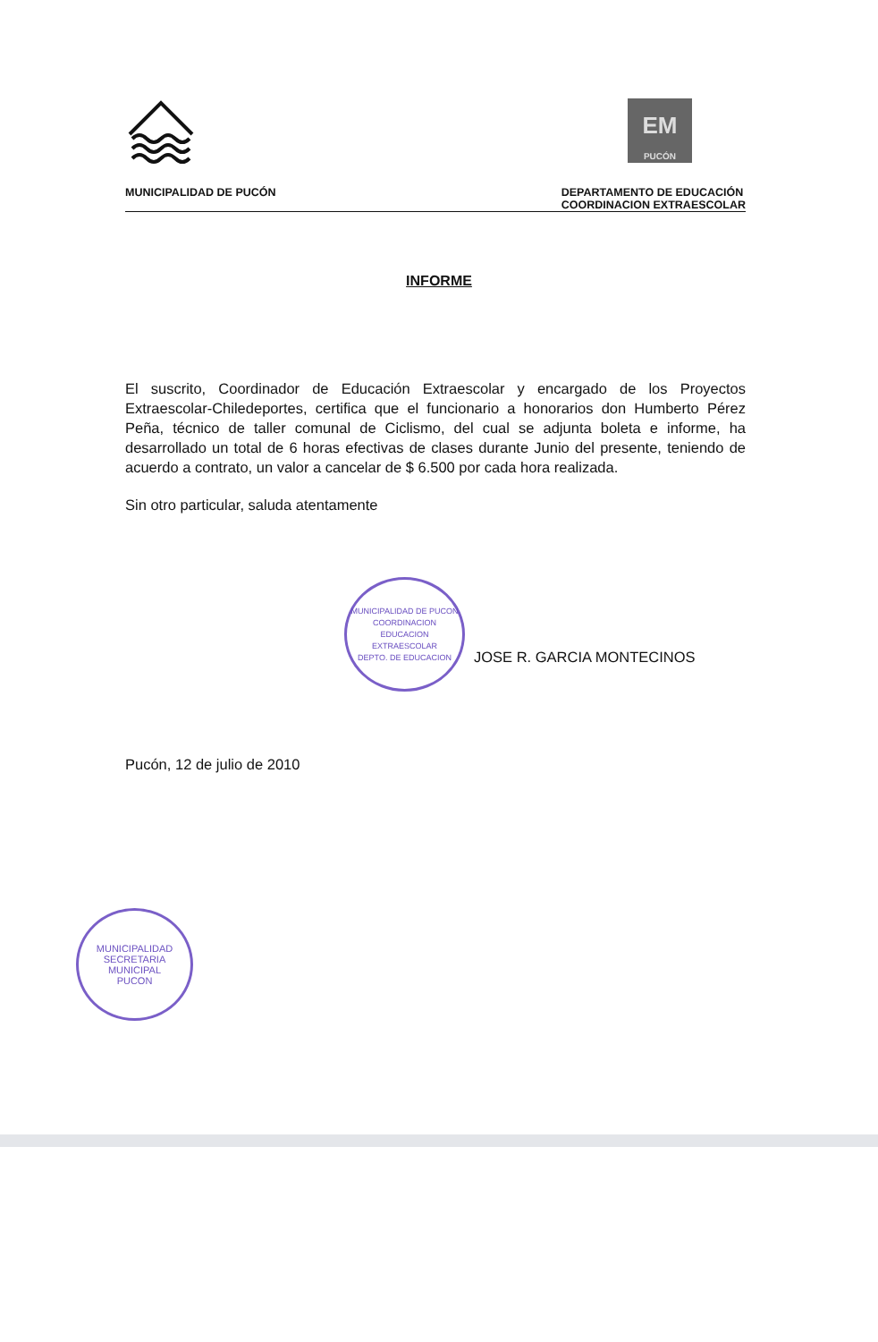EM
PUCÓN
MUNICIPALIDAD DE PUCÓN DEPARTAMENTO DE EDUCACIÓN
COORDINACION EXTRAESCOLAR
INFORME
El suscrito, Coordinador de Educación Extraescolar y encargado de los Proyectos Extraescolar-Chiledeportes, certifica que el funcionario a honorarios don Humberto Pérez Peña, técnico de taller comunal de Ciclismo, del cual se adjunta boleta e informe, ha desarrollado un total de 6 horas efectivas de clases durante Junio del presente, teniendo de acuerdo a contrato, un valor a cancelar de $ 6.500 por cada hora realizada.
Sin otro particular, saluda atentamente
MUNICIPALIDAD DE PUCON
COORDINACION
EDUCACION
EXTRAESCOLAR
DEPTO. DE EDUCACION
JOSE R. GARCIA MONTECINOS
Pucón, 12 de julio de 2010
MUNICIPALIDAD
SECRETARIA
MUNICIPAL
PUCON